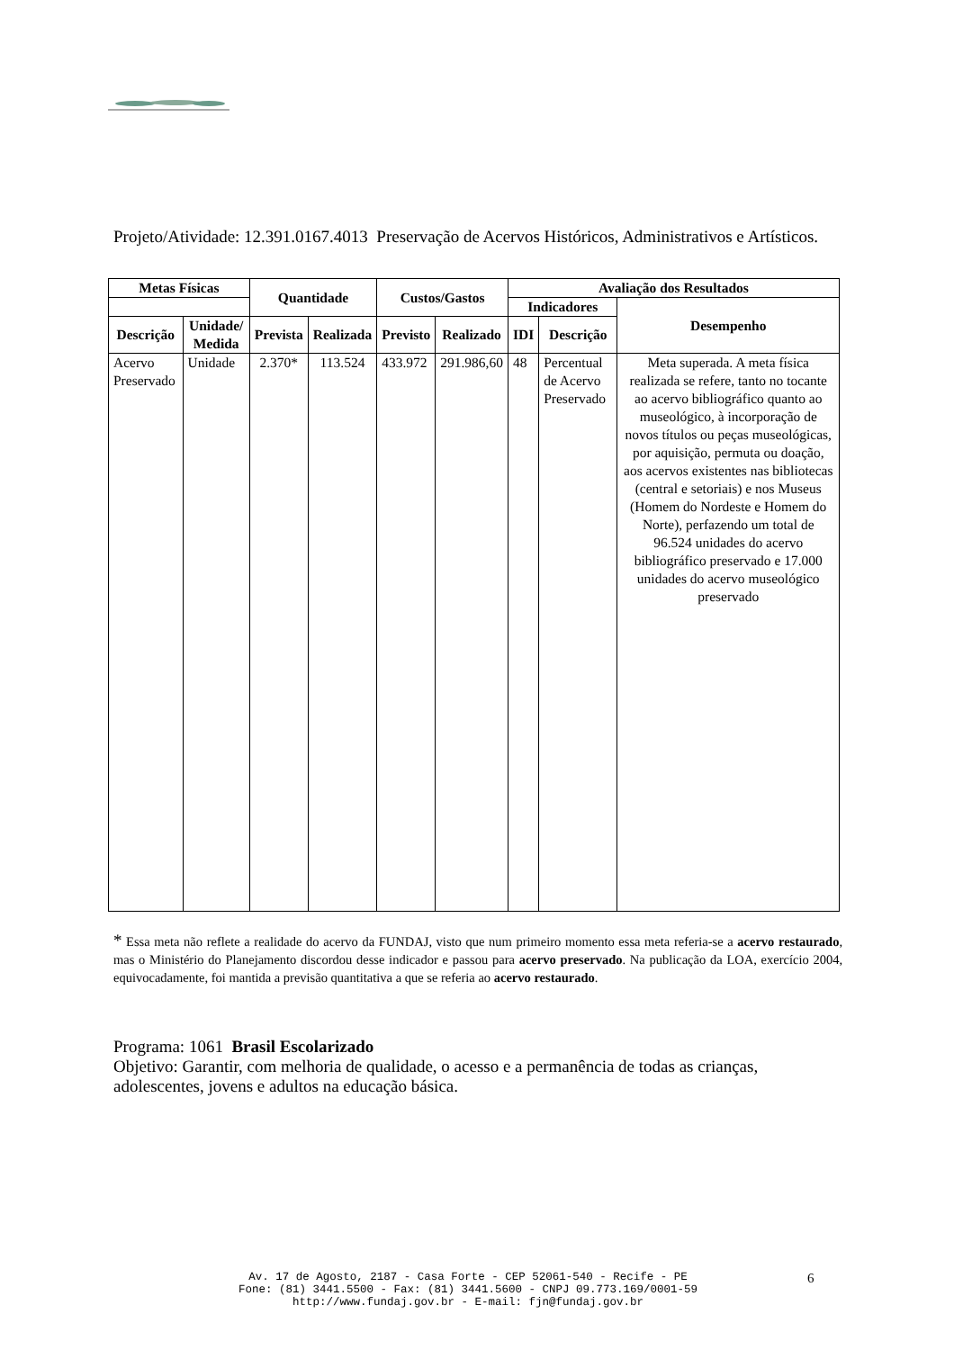Projeto/Atividade: 12.391.0167.4013 Preservação de Acervos Históricos, Administrativos e Artísticos.
| Metas Físicas | | Quantidade | | Custos/Gastos | | Avaliação dos Resultados | | |
| --- | --- | --- | --- | --- | --- | --- | --- | --- |
| | | | | | | Indicadores | | Desempenho |
| Descrição | Unidade/ Medida | Prevista | Realizada | Previsto | Realizado | IDI | Descrição | |
| Acervo Preservado | Unidade | 2.370* | 113.524 | 433.972 | 291.986,60 | 48 | Percentual de Acervo Preservado | Meta superada. A meta física realizada se refere, tanto no tocante ao acervo bibliográfico quanto ao museológico, à incorporação de novos títulos ou peças museológicas, por aquisição, permuta ou doação, aos acervos existentes nas bibliotecas (central e setoriais) e nos Museus (Homem do Nordeste e Homem do Norte), perfazendo um total de 96.524 unidades do acervo bibliográfico preservado e 17.000 unidades do acervo museológico preservado |
* Essa meta não reflete a realidade do acervo da FUNDAJ, visto que num primeiro momento essa meta referia-se a acervo restaurado, mas o Ministério do Planejamento discordou desse indicador e passou para acervo preservado. Na publicação da LOA, exercício 2004, equivocadamente, foi mantida a previsão quantitativa a que se referia ao acervo restaurado.
Programa: 1061 Brasil Escolarizado
Objetivo: Garantir, com melhoria de qualidade, o acesso e a permanência de todas as crianças, adolescentes, jovens e adultos na educação básica.
Av. 17 de Agosto, 2187 - Casa Forte - CEP 52061-540 - Recife - PE
Fone: (81) 3441.5500 - Fax: (81) 3441.5600 - CNPJ 09.773.169/0001-59
http://www.fundaj.gov.br - E-mail: fjn@fundaj.gov.br
6